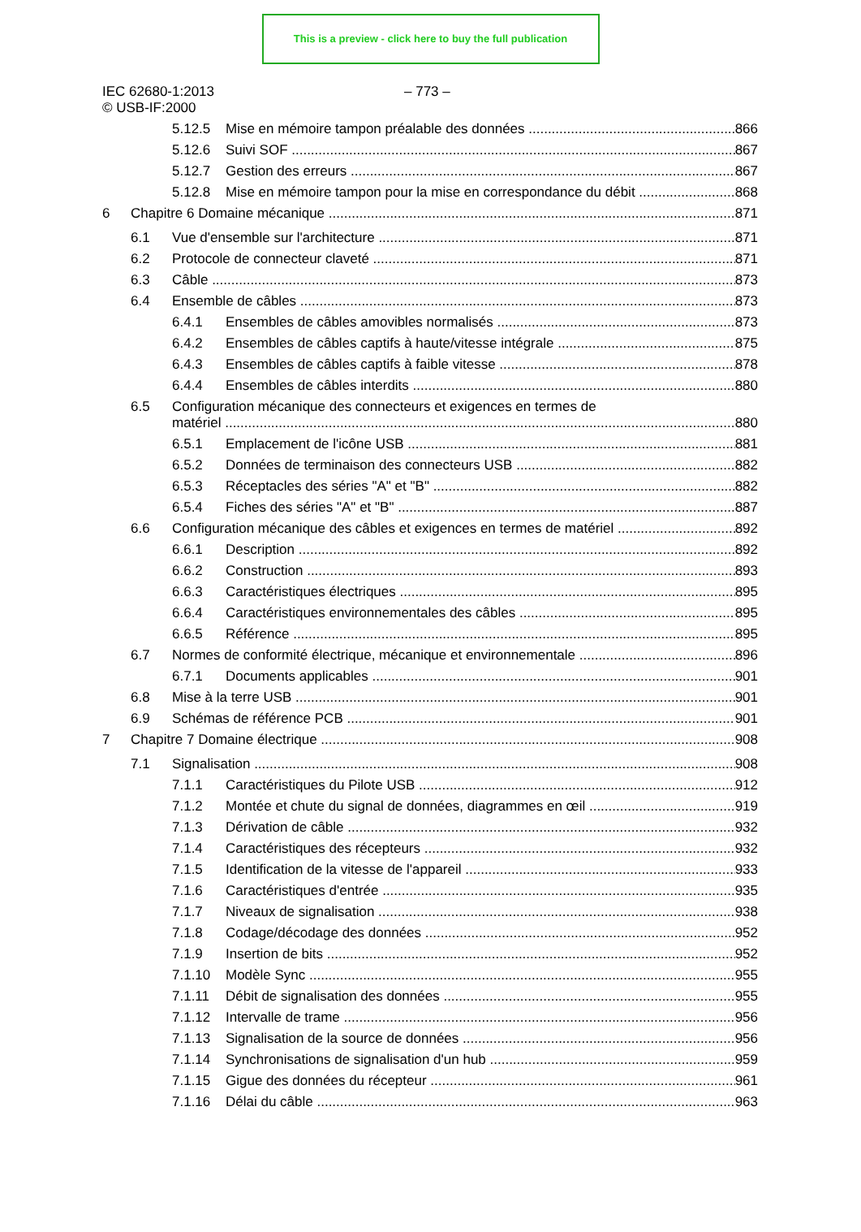This is a preview - click here to buy the full publication
IEC 62680-1:2013
© USB-IF:2000
– 773 –
5.12.5 Mise en mémoire tampon préalable des données 866
5.12.6 Suivi SOF 867
5.12.7 Gestion des erreurs 867
5.12.8 Mise en mémoire tampon pour la mise en correspondance du débit 868
6 Chapitre 6 Domaine mécanique 871
6.1 Vue d'ensemble sur l'architecture 871
6.2 Protocole de connecteur claveté 871
6.3 Câble 873
6.4 Ensemble de câbles 873
6.4.1 Ensembles de câbles amovibles normalisés 873
6.4.2 Ensembles de câbles captifs à haute/vitesse intégrale 875
6.4.3 Ensembles de câbles captifs à faible vitesse 878
6.4.4 Ensembles de câbles interdits 880
6.5 Configuration mécanique des connecteurs et exigences en termes de
matériel 880
6.5.1 Emplacement de l'icône USB 881
6.5.2 Données de terminaison des connecteurs USB 882
6.5.3 Réceptacles des séries "A" et "B" 882
6.5.4 Fiches des séries "A" et "B" 887
6.6 Configuration mécanique des câbles et exigences en termes de matériel 892
6.6.1 Description 892
6.6.2 Construction 893
6.6.3 Caractéristiques électriques 895
6.6.4 Caractéristiques environnementales des câbles 895
6.6.5 Référence 895
6.7 Normes de conformité électrique, mécanique et environnementale 896
6.7.1 Documents applicables 901
6.8 Mise à la terre USB 901
6.9 Schémas de référence PCB 901
7 Chapitre 7 Domaine électrique 908
7.1 Signalisation 908
7.1.1 Caractéristiques du Pilote USB 912
7.1.2 Montée et chute du signal de données, diagrammes en œil 919
7.1.3 Dérivation de câble 932
7.1.4 Caractéristiques des récepteurs 932
7.1.5 Identification de la vitesse de l'appareil 933
7.1.6 Caractéristiques d'entrée 935
7.1.7 Niveaux de signalisation 938
7.1.8 Codage/décodage des données 952
7.1.9 Insertion de bits 952
7.1.10 Modèle Sync 955
7.1.11 Débit de signalisation des données 955
7.1.12 Intervalle de trame 956
7.1.13 Signalisation de la source de données 956
7.1.14 Synchronisations de signalisation d'un hub 959
7.1.15 Gigue des données du récepteur 961
7.1.16 Délai du câble 963